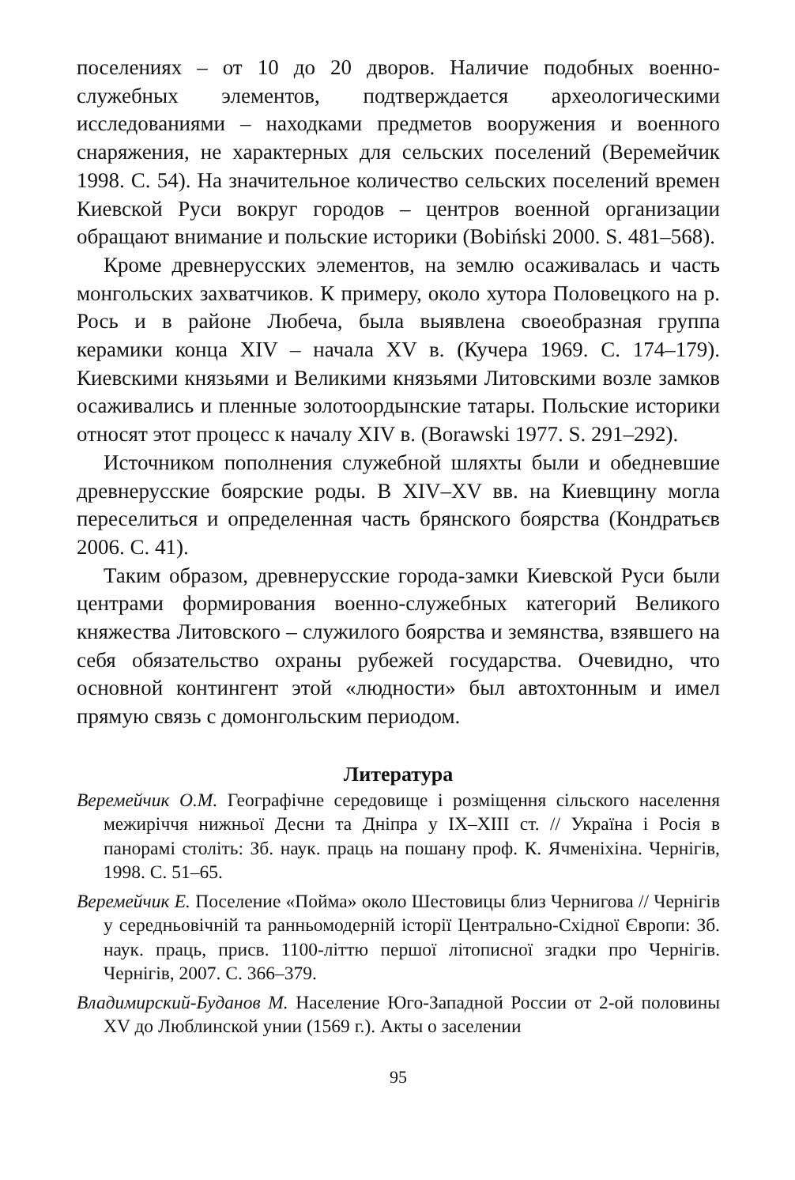поселениях – от 10 до 20 дворов. Наличие подобных военно-служебных элементов, подтверждается археологическими исследованиями – находками предметов вооружения и военного снаряжения, не характерных для сельских поселений (Веремейчик 1998. С. 54). На значительное количество сельских поселений времен Киевской Руси вокруг городов – центров военной организации обращают внимание и польские историки (Bobiński 2000. S. 481–568).
Кроме древнерусских элементов, на землю осаживалась и часть монгольских захватчиков. К примеру, около хутора Половецкого на р. Рось и в районе Любеча, была выявлена своеобразная группа керамики конца XIV – начала XV в. (Кучера 1969. С. 174–179). Киевскими князьями и Великими князьями Литовскими возле замков осаживались и пленные золотоордынские татары. Польские историки относят этот процесс к началу XIV в. (Borawski 1977. S. 291–292).
Источником пополнения служебной шляхты были и обедневшие древнерусские боярские роды. В XIV–XV вв. на Киевщину могла переселиться и определенная часть брянского боярства (Кондратьєв 2006. С. 41).
Таким образом, древнерусские города-замки Киевской Руси были центрами формирования военно-служебных категорий Великого княжества Литовского – служилого боярства и земянства, взявшего на себя обязательство охраны рубежей государства. Очевидно, что основной контингент этой «людности» был автохтонным и имел прямую связь с домонгольским периодом.
Литература
Веремейчик О.М. Географічне середовище і розміщення сільского населення межиріччя нижньої Десни та Дніпра у IX–XIII ст. // Україна і Росія в панорамі століть: Зб. наук. праць на пошану проф. К. Ячменіхіна. Чернігів, 1998. С. 51–65.
Веремейчик Е. Поселение «Пойма» около Шестовицы близ Чернигова // Чернігів у середньовічній та ранньомодерній історії Центрально-Східної Європи: Зб. наук. праць, присв. 1100-літтю першої літописної згадки про Чернігів. Чернігів, 2007. С. 366–379.
Владимирский-Буданов М. Население Юго-Западной России от 2-ой половины XV до Люблинской унии (1569 г.). Акты о заселении
95